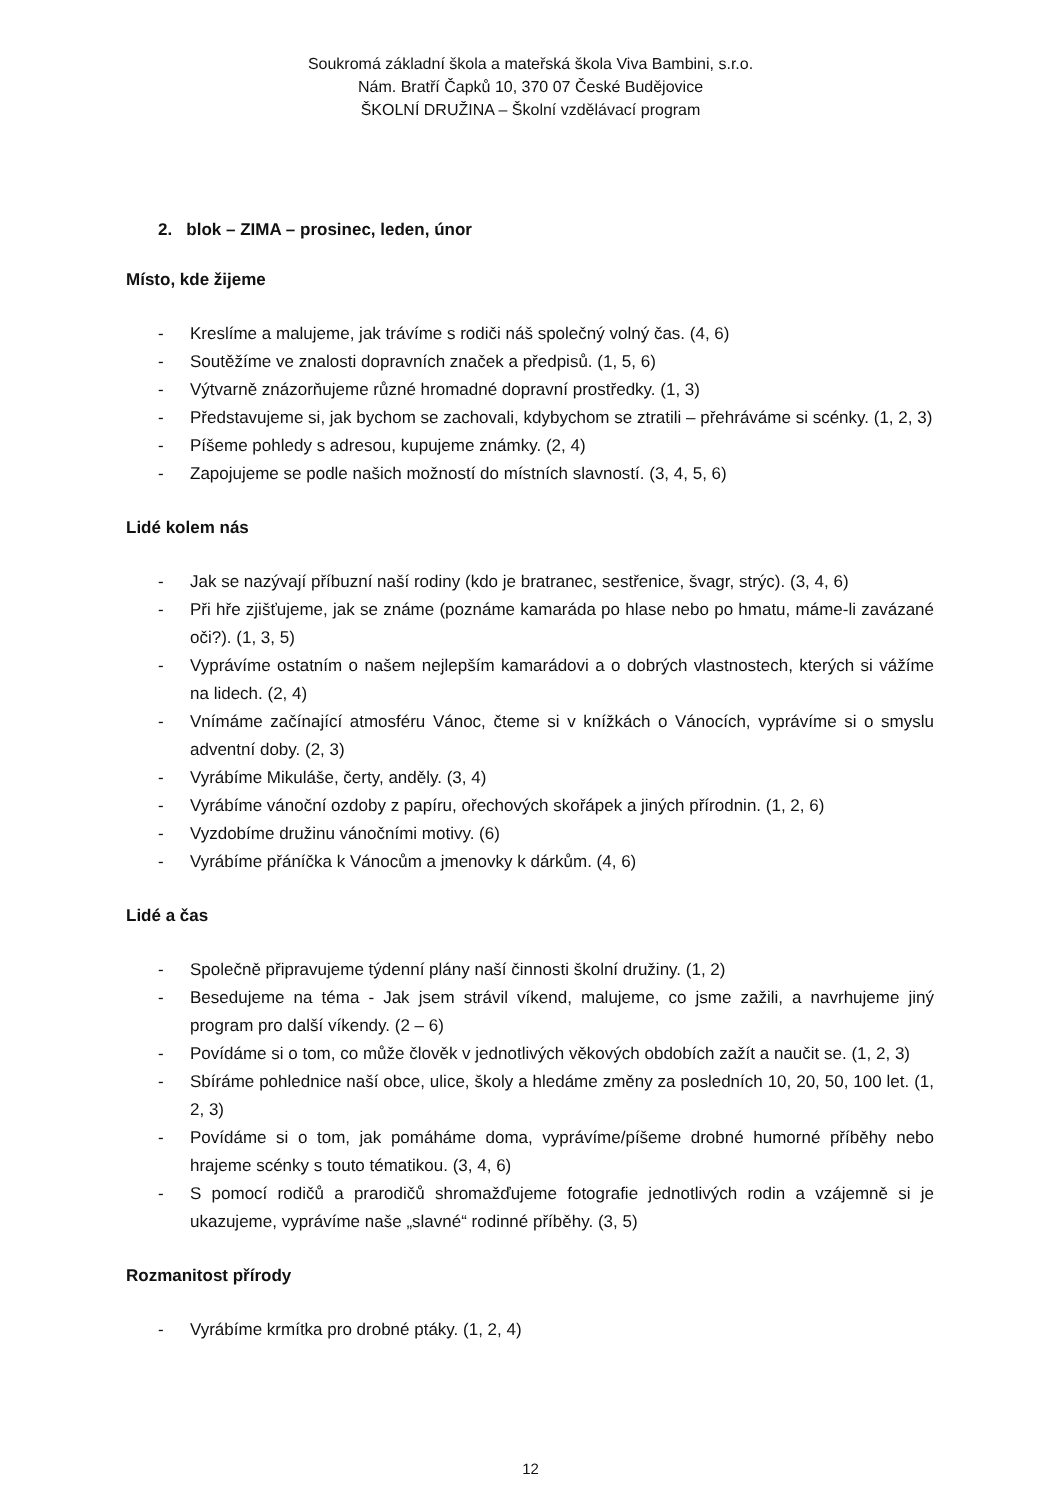Soukromá základní škola a mateřská škola Viva Bambini, s.r.o.
Nám. Bratří Čapků 10, 370 07 České Budějovice
ŠKOLNÍ DRUŽINA – Školní vzdělávací program
2. blok – ZIMA – prosinec, leden, únor
Místo, kde žijeme
- Kreslíme a malujeme, jak trávíme s rodiči náš společný volný čas. (4, 6)
- Soutěžíme ve znalosti dopravních značek a předpisů. (1, 5, 6)
- Výtvarně znázorňujeme různé hromadné dopravní prostředky. (1, 3)
- Představujeme si, jak bychom se zachovali, kdybychom se ztratili – přehráváme si scénky. (1, 2, 3)
- Píšeme pohledy s adresou, kupujeme známky. (2, 4)
- Zapojujeme se podle našich možností do místních slavností. (3, 4, 5, 6)
Lidé kolem nás
- Jak se nazývají příbuzní naší rodiny (kdo je bratranec, sestřenice, švagr, strýc). (3, 4, 6)
- Při hře zjišťujeme, jak se známe (poznáme kamaráda po hlase nebo po hmatu, máme-li zavázané oči?). (1, 3, 5)
- Vyprávíme ostatním o našem nejlepším kamarádovi a o dobrých vlastnostech, kterých si vážíme na lidech. (2, 4)
- Vnímáme začínající atmosféru Vánoc, čteme si v knížkách o Vánocích, vyprávíme si o smyslu adventní doby. (2, 3)
- Vyrábíme Mikuláše, čerty, anděly. (3, 4)
- Vyrábíme vánoční ozdoby z papíru, ořechových skořápek a jiných přírodnin. (1, 2, 6)
- Vyzdobíme družinu vánočními motivy. (6)
- Vyrábíme přáníčka k Vánocům a jmenovky k dárkům. (4, 6)
Lidé a čas
- Společně připravujeme týdenní plány naší činnosti školní družiny. (1, 2)
- Besedujeme na téma - Jak jsem strávil víkend, malujeme, co jsme zažili, a navrhujeme jiný program pro další víkendy. (2 – 6)
- Povídáme si o tom, co může člověk v jednotlivých věkových obdobích zažít a naučit se. (1, 2, 3)
- Sbíráme pohlednice naší obce, ulice, školy a hledáme změny za posledních 10, 20, 50, 100 let. (1, 2, 3)
- Povídáme si o tom, jak pomáháme doma, vyprávíme/píšeme drobné humorné příběhy nebo hrajeme scénky s touto tématikou. (3, 4, 6)
- S pomocí rodičů a prarodičů shromažďujeme fotografie jednotlivých rodin a vzájemně si je ukazujeme, vyprávíme naše „slavné“ rodinné příběhy. (3, 5)
Rozmanitost přírody
- Vyrábíme krmítka pro drobné ptáky. (1, 2, 4)
12